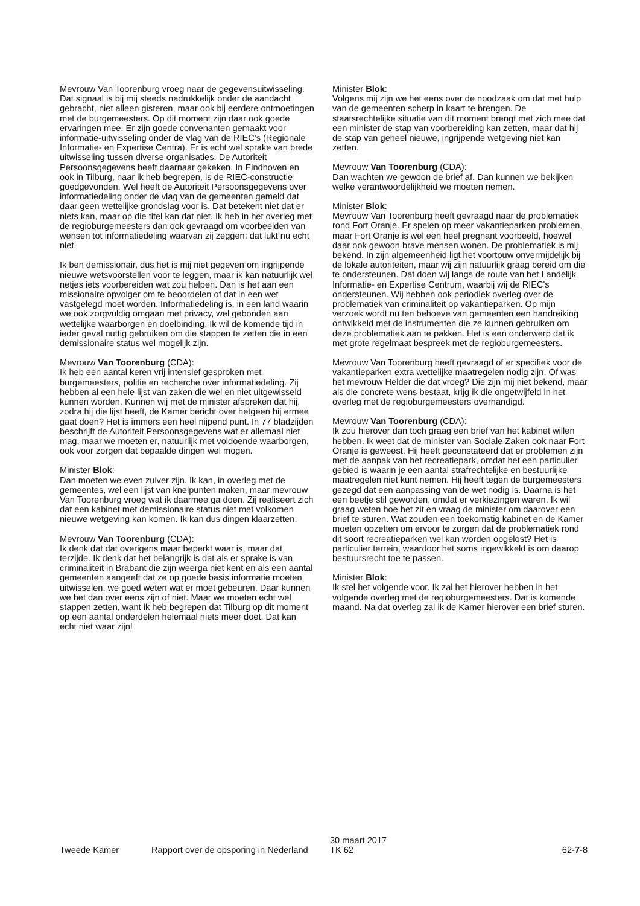Mevrouw Van Toorenburg vroeg naar de gegevensuitwisseling. Dat signaal is bij mij steeds nadrukkelijk onder de aandacht gebracht, niet alleen gisteren, maar ook bij eerdere ontmoetingen met de burgemeesters. Op dit moment zijn daar ook goede ervaringen mee. Er zijn goede convenanten gemaakt voor informatie-uitwisseling onder de vlag van de RIEC's (Regionale Informatie- en Expertise Centra). Er is echt wel sprake van brede uitwisseling tussen diverse organisaties. De Autoriteit Persoonsgegevens heeft daarnaar gekeken. In Eindhoven en ook in Tilburg, naar ik heb begrepen, is de RIEC-constructie goedgevonden. Wel heeft de Autoriteit Persoonsgegevens over informatiedeling onder de vlag van de gemeenten gemeld dat daar geen wettelijke grondslag voor is. Dat betekent niet dat er niets kan, maar op die titel kan dat niet. Ik heb in het overleg met de regioburgemeesters dan ook gevraagd om voorbeelden van wensen tot informatiedeling waarvan zij zeggen: dat lukt nu echt niet.
Ik ben demissionair, dus het is mij niet gegeven om ingrijpende nieuwe wetsvoorstellen voor te leggen, maar ik kan natuurlijk wel netjes iets voorbereiden wat zou helpen. Dan is het aan een missionaire opvolger om te beoordelen of dat in een wet vastgelegd moet worden. Informatiedeling is, in een land waarin we ook zorgvuldig omgaan met privacy, wel gebonden aan wettelijke waarborgen en doelbinding. Ik wil de komende tijd in ieder geval nuttig gebruiken om die stappen te zetten die in een demissionaire status wel mogelijk zijn.
Mevrouw Van Toorenburg (CDA):
Ik heb een aantal keren vrij intensief gesproken met burgemeesters, politie en recherche over informatiedeling. Zij hebben al een hele lijst van zaken die wel en niet uitgewisseld kunnen worden. Kunnen wij met de minister afspreken dat hij, zodra hij die lijst heeft, de Kamer bericht over hetgeen hij ermee gaat doen? Het is immers een heel nijpend punt. In 77 bladzijden beschrijft de Autoriteit Persoonsgegevens wat er allemaal niet mag, maar we moeten er, natuurlijk met voldoende waarborgen, ook voor zorgen dat bepaalde dingen wel mogen.
Minister Blok:
Dan moeten we even zuiver zijn. Ik kan, in overleg met de gemeentes, wel een lijst van knelpunten maken, maar mevrouw Van Toorenburg vroeg wat ik daarmee ga doen. Zij realiseert zich dat een kabinet met demissionaire status niet met volkomen nieuwe wetgeving kan komen. Ik kan dus dingen klaarzetten.
Mevrouw Van Toorenburg (CDA):
Ik denk dat dat overigens maar beperkt waar is, maar dat terzijde. Ik denk dat het belangrijk is dat als er sprake is van criminaliteit in Brabant die zijn weerga niet kent en als een aantal gemeenten aangeeft dat ze op goede basis informatie moeten uitwisselen, we goed weten wat er moet gebeuren. Daar kunnen we het dan over eens zijn of niet. Maar we moeten echt wel stappen zetten, want ik heb begrepen dat Tilburg op dit moment op een aantal onderdelen helemaal niets meer doet. Dat kan echt niet waar zijn!
Minister Blok:
Volgens mij zijn we het eens over de noodzaak om dat met hulp van de gemeenten scherp in kaart te brengen. De staatsrechtelijke situatie van dit moment brengt met zich mee dat een minister de stap van voorbereiding kan zetten, maar dat hij de stap van geheel nieuwe, ingrijpende wetgeving niet kan zetten.
Mevrouw Van Toorenburg (CDA):
Dan wachten we gewoon de brief af. Dan kunnen we bekijken welke verantwoordelijkheid we moeten nemen.
Minister Blok:
Mevrouw Van Toorenburg heeft gevraagd naar de problematiek rond Fort Oranje. Er spelen op meer vakantieparken problemen, maar Fort Oranje is wel een heel pregnant voorbeeld, hoewel daar ook gewoon brave mensen wonen. De problematiek is mij bekend. In zijn algemeenheid ligt het voortouw onvermijdelijk bij de lokale autoriteiten, maar wij zijn natuurlijk graag bereid om die te ondersteunen. Dat doen wij langs de route van het Landelijk Informatie- en Expertise Centrum, waarbij wij de RIEC's ondersteunen. Wij hebben ook periodiek overleg over de problematiek van criminaliteit op vakantieparken. Op mijn verzoek wordt nu ten behoeve van gemeenten een handreiking ontwikkeld met de instrumenten die ze kunnen gebruiken om deze problematiek aan te pakken. Het is een onderwerp dat ik met grote regelmaat bespreek met de regioburgemeesters.
Mevrouw Van Toorenburg heeft gevraagd of er specifiek voor de vakantieparken extra wettelijke maatregelen nodig zijn. Of was het mevrouw Helder die dat vroeg? Die zijn mij niet bekend, maar als die concrete wens bestaat, krijg ik die ongetwijfeld in het overleg met de regioburgemeesters overhandigd.
Mevrouw Van Toorenburg (CDA):
Ik zou hierover dan toch graag een brief van het kabinet willen hebben. Ik weet dat de minister van Sociale Zaken ook naar Fort Oranje is geweest. Hij heeft geconstateerd dat er problemen zijn met de aanpak van het recreatiepark, omdat het een particulier gebied is waarin je een aantal strafrechtelijke en bestuurlijke maatregelen niet kunt nemen. Hij heeft tegen de burgemeesters gezegd dat een aanpassing van de wet nodig is. Daarna is het een beetje stil geworden, omdat er verkiezingen waren. Ik wil graag weten hoe het zit en vraag de minister om daarover een brief te sturen. Wat zouden een toekomstig kabinet en de Kamer moeten opzetten om ervoor te zorgen dat de problematiek rond dit soort recreatieparken wel kan worden opgelost? Het is particulier terrein, waardoor het soms ingewikkeld is om daarop bestuursrecht toe te passen.
Minister Blok:
Ik stel het volgende voor. Ik zal het hierover hebben in het volgende overleg met de regioburgemeesters. Dat is komende maand. Na dat overleg zal ik de Kamer hierover een brief sturen.
Tweede Kamer Rapport over de opsporing in Nederland
30 maart 2017
TK 62
62-7-8